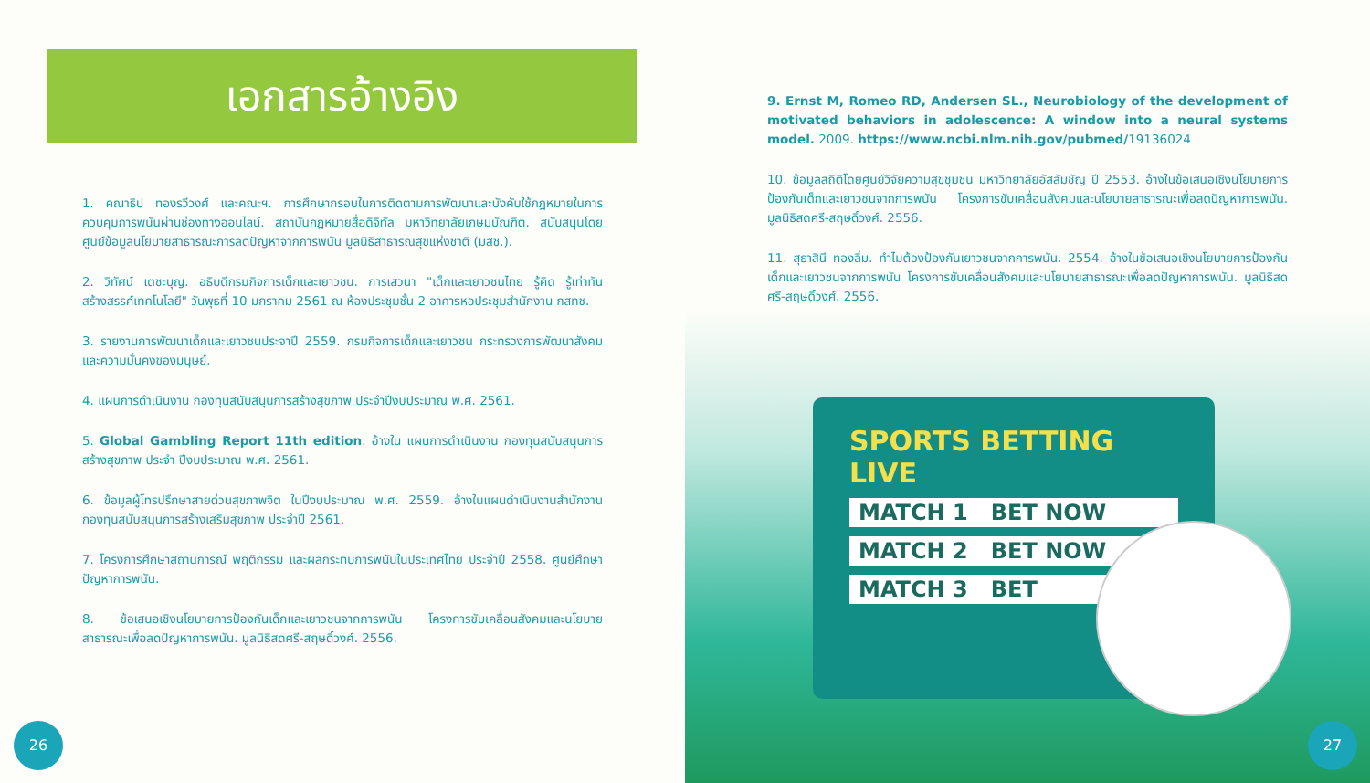เอกสารอ้างอิง
1. คณาธิป ทองรวีวงศ์ และคณะฯ. การศึกษากรอบในการติดตามการพัฒนาและบังคับใช้กฎหมายในการควบคุมการพนันผ่านช่องทางออนไลน์. สถาบันกฎหมายสื่อดิจิทัล มหาวิทยาลัยเกษมบัณฑิต. สนับสนุนโดยศูนย์ข้อมูลนโยบายสาธารณะการลดปัญหาจากการพนัน มูลนิธิสาธารณสุขแห่งชาติ (มสช.).
2. วิทัศน์ เตชะบุญ. อธิบดีกรมกิจการเด็กและเยาวชน. การเสวนา "เด็กและเยาวชนไทย รู้คิด รู้เท่าทัน สร้างสรรค์เทคโนโลยี" วันพุธที่ 10 มกราคม 2561 ณ ห้องประชุมชั้น 2 อาคารหอประชุมสำนักงาน กสทช.
3. รายงานการพัฒนาเด็กและเยาวชนประจาปี 2559. กรมกิจการเด็กและเยาวชน กระทรวงการพัฒนาสังคมและความมั่นคงของมนุษย์.
4. แผนการดำเนินงาน กองทุนสนับสนุนการสร้างสุขภาพ ประจำปีงบประมาณ พ.ศ. 2561.
5. Global Gambling Report 11th edition. อ้างใน แผนการดำเนินงาน กองทุนสนับสนุนการสร้างสุขภาพ ประจำ ปีงบประมาณ พ.ศ. 2561.
6. ข้อมูลผู้โทรปรึกษาสายด่วนสุขภาพจิต ในปีงบประมาณ พ.ศ. 2559. อ้างในแผนดำเนินงานสำนักงานกองทุนสนับสนุนการสร้างเสริมสุขภาพ ประจำปี 2561.
7. โครงการศึกษาสถานการณ์ พฤติกรรม และผลกระทบการพนันในประเทศไทย ประจำปี 2558. ศูนย์ศึกษาปัญหาการพนัน.
8. ข้อเสนอเชิงนโยบายการป้องกันเด็กและเยาวชนจากการพนัน โครงการขับเคลื่อนสังคมและนโยบายสาธารณะเพื่อลดปัญหาการพนัน. มูลนิธิสดศรี-สฤษดิ์วงศ์. 2556.
26
SPORTS BETTING LIVE
MATCH 1 BET NOW
MATCH 2 BET NOW
MATCH 3 BET
9. Ernst M, Romeo RD, Andersen SL., Neurobiology of the development of motivated behaviors in adolescence: A window into a neural systems model. 2009. https://www.ncbi.nlm.nih.gov/pubmed/19136024
10. ข้อมูลสถิติโดยศูนย์วิจัยความสุขชุมชน มหาวิทยาลัยอัสสัมชัญ ปี 2553. อ้างในข้อเสนอเชิงนโยบายการป้องกันเด็กและเยาวชนจากการพนัน โครงการขับเคลื่อนสังคมและนโยบายสาธารณะเพื่อลดปัญหาการพนัน. มูลนิธิสดศรี-สฤษดิ์วงศ์. 2556.
11. สุธาสินี ทองลิ่ม. ทำไมต้องป้องกันเยาวชนจากการพนัน. 2554. อ้างในข้อเสนอเชิงนโยบายการป้องกันเด็กและเยาวชนจากการพนัน โครงการขับเคลื่อนสังคมและนโยบายสาธารณะเพื่อลดปัญหาการพนัน. มูลนิธิสดศรี-สฤษดิ์วงศ์. 2556.
27